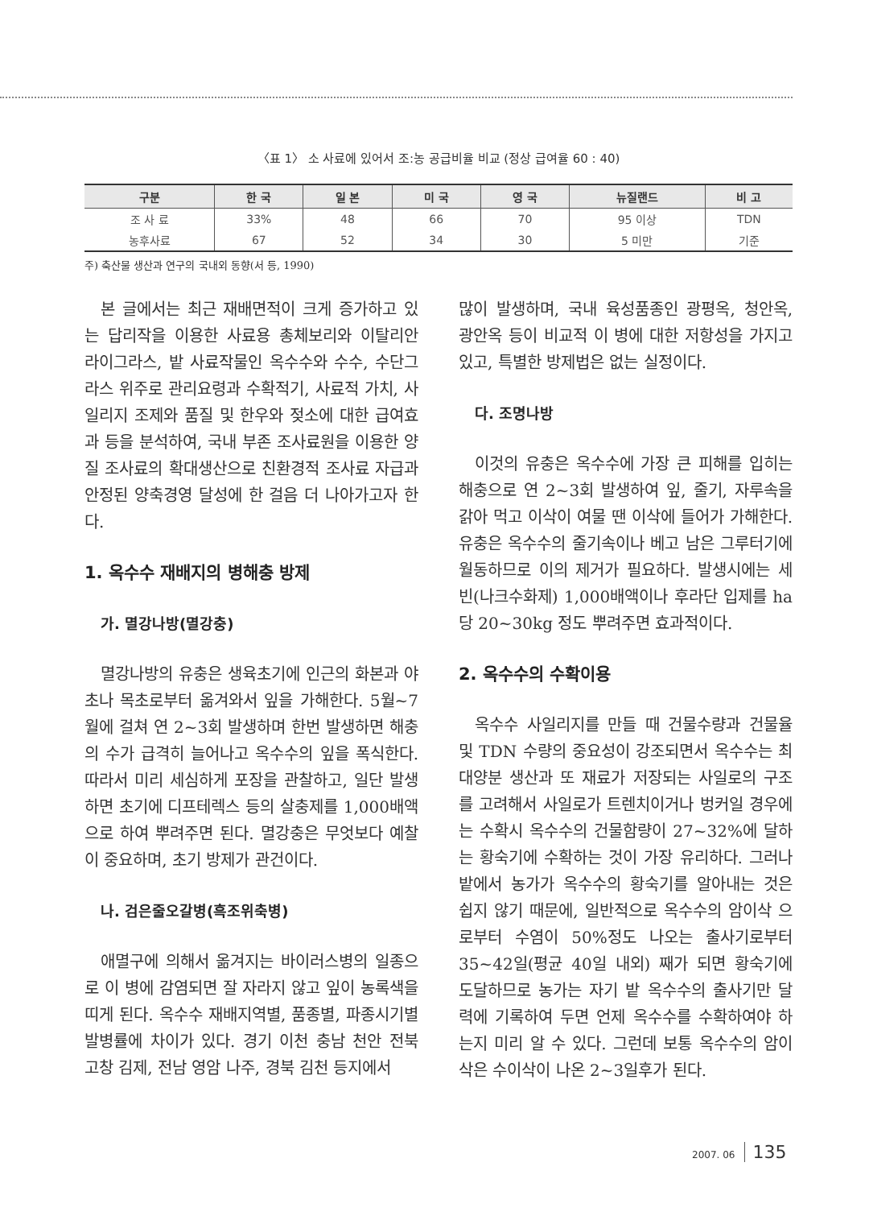〈표 1〉 소 사료에 있어서 조:농 공급비율 비교 (정상 급여율 60 : 40)
| 구분 | 한 국 | 일 본 | 미 국 | 영 국 | 뉴질랜드 | 비 고 |
| --- | --- | --- | --- | --- | --- | --- |
| 조 사 료 | 33% | 48 | 66 | 70 | 95 이상 | TDN |
| 농후사료 | 67 | 52 | 34 | 30 | 5 미만 | 기준 |
주) 축산물 생산과 연구의 국내외 동향(서 등, 1990)
본 글에서는 최근 재배면적이 크게 증가하고 있는 답리작을 이용한 사료용 총체보리와 이탈리안 라이그라스, 밭 사료작물인 옥수수와 수수, 수단그라스 위주로 관리요령과 수확적기, 사료적 가치, 사일리지 조제와 품질 및 한우와 젖소에 대한 급여효과 등을 분석하여, 국내 부존 조사료원을 이용한 양질 조사료의 확대생산으로 친환경적 조사료 자급과 안정된 양축경영 달성에 한 걸음 더 나아가고자 한다.
1. 옥수수 재배지의 병해충 방제
가. 멸강나방(멸강충)
멸강나방의 유충은 생육초기에 인근의 화본과 야초나 목초로부터 옮겨와서 잎을 가해한다. 5월~7월에 걸쳐 연 2~3회 발생하며 한번 발생하면 해충의 수가 급격히 늘어나고 옥수수의 잎을 폭식한다. 따라서 미리 세심하게 포장을 관찰하고, 일단 발생하면 초기에 디프테렉스 등의 살충제를 1,000배액으로 하여 뿌려주면 된다. 멸강충은 무엇보다 예찰이 중요하며, 초기 방제가 관건이다.
나. 검은줄오갈병(흑조위축병)
애멸구에 의해서 옮겨지는 바이러스병의 일종으로 이 병에 감염되면 잘 자라지 않고 잎이 농록색을 띠게 된다. 옥수수 재배지역별, 품종별, 파종시기별 발병률에 차이가 있다. 경기 이천 충남 천안 전북 고창 김제, 전남 영암 나주, 경북 김천 등지에서
많이 발생하며, 국내 육성품종인 광평옥, 청안옥, 광안옥 등이 비교적 이 병에 대한 저항성을 가지고 있고, 특별한 방제법은 없는 실정이다.
다. 조명나방
이것의 유충은 옥수수에 가장 큰 피해를 입히는 해충으로 연 2~3회 발생하여 잎, 줄기, 자루속을 갉아 먹고 이삭이 여물 땐 이삭에 들어가 가해한다. 유충은 옥수수의 줄기속이나 베고 남은 그루터기에 월동하므로 이의 제거가 필요하다. 발생시에는 세빈(나크수화제) 1,000배액이나 후라단 입제를 ha당 20~30kg 정도 뿌려주면 효과적이다.
2. 옥수수의 수확이용
옥수수 사일리지를 만들 때 건물수량과 건물율 및 TDN 수량의 중요성이 강조되면서 옥수수는 최대양분 생산과 또 재료가 저장되는 사일로의 구조를 고려해서 사일로가 트렌치이거나 벙커일 경우에는 수확시 옥수수의 건물함량이 27~32%에 달하는 황숙기에 수확하는 것이 가장 유리하다. 그러나 밭에서 농가가 옥수수의 황숙기를 알아내는 것은 쉽지 않기 때문에, 일반적으로 옥수수의 암이삭 으로부터 수염이 50%정도 나오는 출사기로부터 35~42일(평균 40일 내외) 째가 되면 황숙기에 도달하므로 농가는 자기 밭 옥수수의 출사기만 달력에 기록하여 두면 언제 옥수수를 수확하여야 하는지 미리 알 수 있다. 그런데 보통 옥수수의 암이삭은 수이삭이 나온 2~3일후가 된다.
2007. 06 135